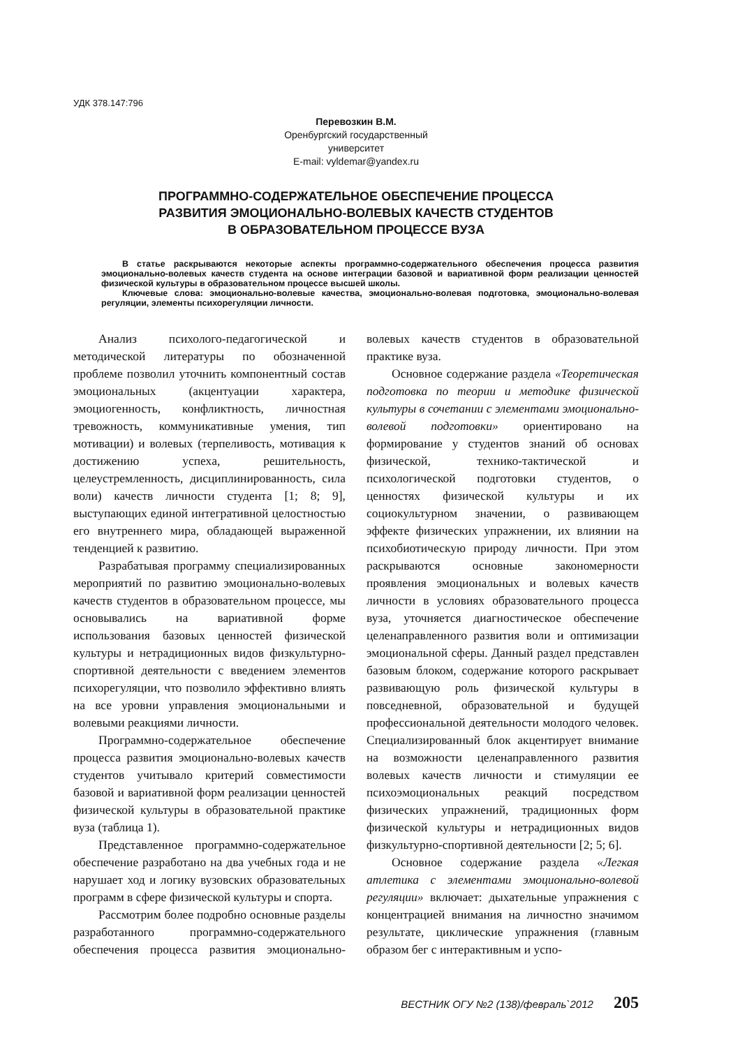УДК 378.147:796
Перевозкин В.М.
Оренбургский государственный университет
E-mail: vyldemar@yandex.ru
ПРОГРАММНО-СОДЕРЖАТЕЛЬНОЕ ОБЕСПЕЧЕНИЕ ПРОЦЕССА
РАЗВИТИЯ ЭМОЦИОНАЛЬНО-ВОЛЕВЫХ КАЧЕСТВ СТУДЕНТОВ
В ОБРАЗОВАТЕЛЬНОМ ПРОЦЕССЕ ВУЗА
В статье раскрываются некоторые аспекты программно-содержательного обеспечения процесса развития эмоционально-волевых качеств студента на основе интеграции базовой и вариативной форм реализации ценностей физической культуры в образовательном процессе высшей школы.
Ключевые слова: эмоционально-волевые качества, эмоционально-волевая подготовка, эмоционально-волевая регуляции, элементы психорегуляции личности.
Анализ психолого-педагогической и методической литературы по обозначенной проблеме позволил уточнить компонентный состав эмоциональных (акцентуации характера, эмоциогенность, конфликтность, личностная тревожность, коммуникативные умения, тип мотивации) и волевых (терпеливость, мотивация к достижению успеха, решительность, целеустремленность, дисциплинированность, сила воли) качеств личности студента [1; 8; 9], выступающих единой интегративной целостностью его внутреннего мира, обладающей выраженной тенденцией к развитию.
Разрабатывая программу специализированных мероприятий по развитию эмоционально-волевых качеств студентов в образовательном процессе, мы основывались на вариативной форме использования базовых ценностей физической культуры и нетрадиционных видов физкультурно-спортивной деятельности с введением элементов психорегуляции, что позволило эффективно влиять на все уровни управления эмоциональными и волевыми реакциями личности.
Программно-содержательное обеспечение процесса развития эмоционально-волевых качеств студентов учитывало критерий совместимости базовой и вариативной форм реализации ценностей физической культуры в образовательной практике вуза (таблица 1).
Представленное программно-содержательное обеспечение разработано на два учебных года и не нарушает ход и логику вузовских образовательных программ в сфере физической культуры и спорта.
Рассмотрим более подробно основные разделы разработанного программно-содержательного обеспечения процесса развития эмоционально-волевых качеств студентов в образовательной практике вуза.
Основное содержание раздела «Теоретическая подготовка по теории и методике физической культуры в сочетании с элементами эмоционально-волевой подготовки» ориентировано на формирование у студентов знаний об основах физической, технико-тактической и психологической подготовки студентов, о ценностях физической культуры и их социокультурном значении, о развивающем эффекте физических упражнении, их влиянии на психобиотическую природу личности. При этом раскрываются основные закономерности проявления эмоциональных и волевых качеств личности в условиях образовательного процесса вуза, уточняется диагностическое обеспечение целенаправленного развития воли и оптимизации эмоциональной сферы. Данный раздел представлен базовым блоком, содержание которого раскрывает развивающую роль физической культуры в повседневной, образовательной и будущей профессиональной деятельности молодого человек. Специализированный блок акцентирует внимание на возможности целенаправленного развития волевых качеств личности и стимуляции ее психоэмоциональных реакций посредством физических упражнений, традиционных форм физической культуры и нетрадиционных видов физкультурно-спортивной деятельности [2; 5; 6].
Основное содержание раздела «Легкая атлетика с элементами эмоционально-волевой регуляции» включает: дыхательные упражнения с концентрацией внимания на личностно значимом результате, циклические упражнения (главным образом бег с интерактивным и успо-
ВЕСТНИК ОГУ №2 (138)/февраль`2012 205